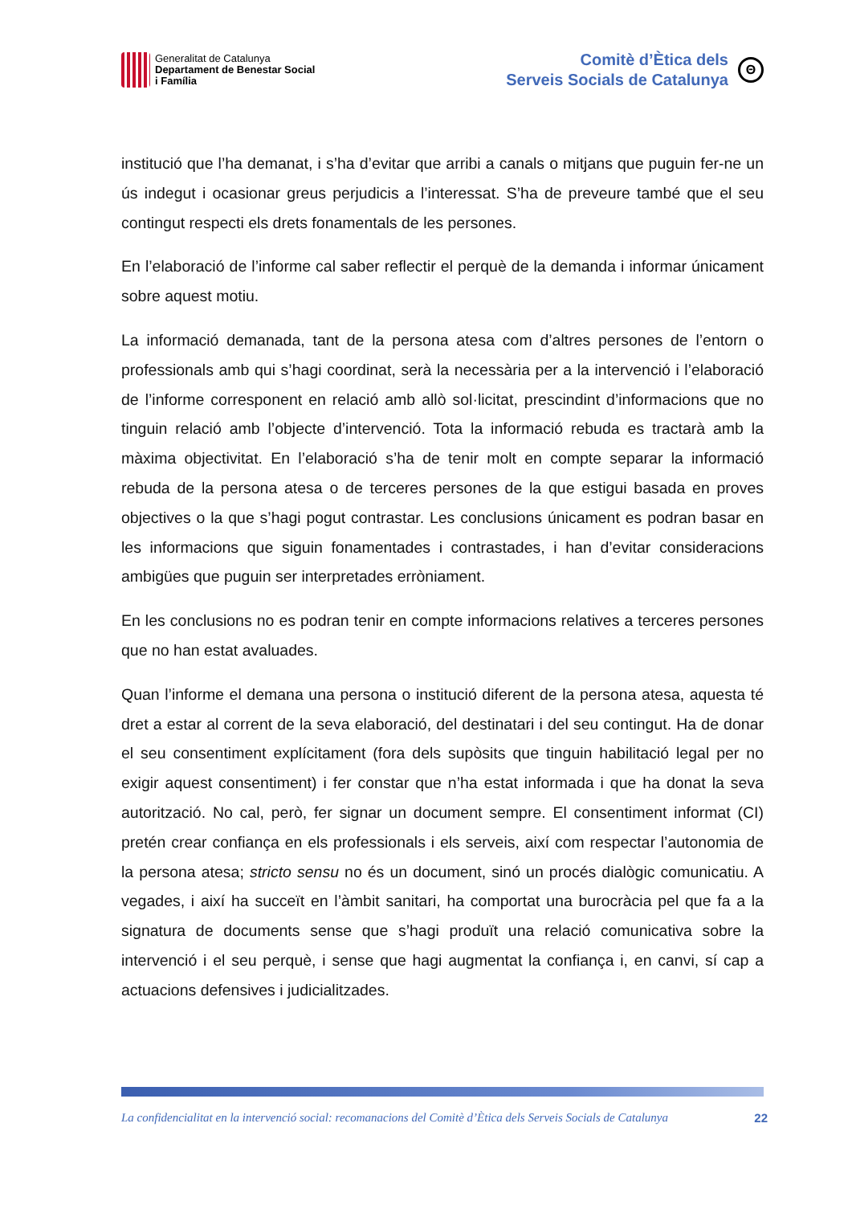Generalitat de Catalunya
Departament de Benestar Social
i Família
Comitè d’Ètica dels
Serveis Socials de Catalunya
Θ
institució que l’ha demanat, i s’ha d’evitar que arribi a canals o mitjans que puguin fer-ne un ús indegut i ocasionar greus perjudicis a l’interessat. S’ha de preveure també que el seu contingut respecti els drets fonamentals de les persones.
En l’elaboració de l’informe cal saber reflectir el perquè de la demanda i informar únicament sobre aquest motiu.
La informació demanada, tant de la persona atesa com d’altres persones de l’entorn o professionals amb qui s’hagi coordinat, serà la necessària per a la intervenció i l’elaboració de l’informe corresponent en relació amb allò sol·licitat, prescindint d’informacions que no tinguin relació amb l’objecte d’intervenció. Tota la informació rebuda es tractarà amb la màxima objectivitat. En l’elaboració s’ha de tenir molt en compte separar la informació rebuda de la persona atesa o de terceres persones de la que estigui basada en proves objectives o la que s’hagi pogut contrastar. Les conclusions únicament es podran basar en les informacions que siguin fonamentades i contrastades, i han d’evitar consideracions ambigües que puguin ser interpretades erròniament.
En les conclusions no es podran tenir en compte informacions relatives a terceres persones que no han estat avaluades.
Quan l’informe el demana una persona o institució diferent de la persona atesa, aquesta té dret a estar al corrent de la seva elaboració, del destinatari i del seu contingut. Ha de donar el seu consentiment explícitament (fora dels supòsits que tinguin habilitació legal per no exigir aquest consentiment) i fer constar que n’ha estat informada i que ha donat la seva autorització. No cal, però, fer signar un document sempre. El consentiment informat (CI) pretén crear confiança en els professionals i els serveis, així com respectar l’autonomia de la persona atesa; stricto sensu no és un document, sinó un procés dialògic comunicatiu. A vegades, i així ha succeït en l’àmbit sanitari, ha comportat una burocràcia pel que fa a la signatura de documents sense que s’hagi produït una relació comunicativa sobre la intervenció i el seu perquè, i sense que hagi augmentat la confiança i, en canvi, sí cap a actuacions defensives i judicialitzades.
La confidencialitat en la intervenció social: recomanacions del Comitè d’Ètica dels Serveis Socials de Catalunya 22